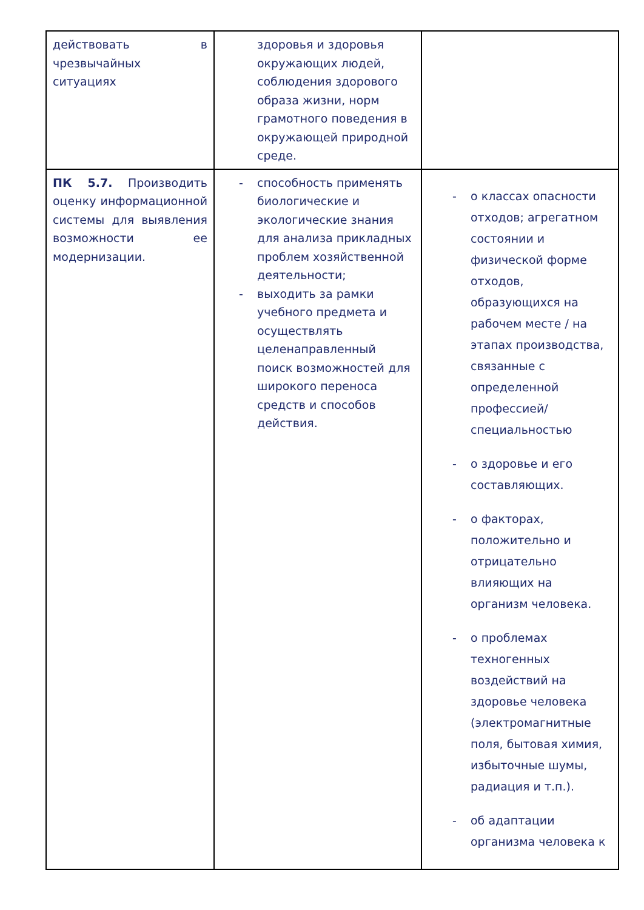| действовать в чрезвычайных ситуациях | здоровья и здоровья окружающих людей, соблюдения здорового образа жизни, норм грамотного поведения в окружающей природной среде. | |
| ПК 5.7. Производить оценку информационной системы для выявления возможности ее модернизации. | - способность применять биологические и экологические знания для анализа прикладных проблем хозяйственной деятельности; - выходить за рамки учебного предмета и осуществлять целенаправленный поиск возможностей для широкого переноса средств и способов действия. | - о классах опасности отходов; агрегатном состоянии и физической форме отходов, образующихся на рабочем месте / на этапах производства, связанные с определенной профессией/специальностью - о здоровье и его составляющих. - о факторах, положительно и отрицательно влияющих на организм человека. - о проблемах техногенных воздействий на здоровье человека (электромагнитные поля, бытовая химия, избыточные шумы, радиация и т.п.). - об адаптации организма человека к |